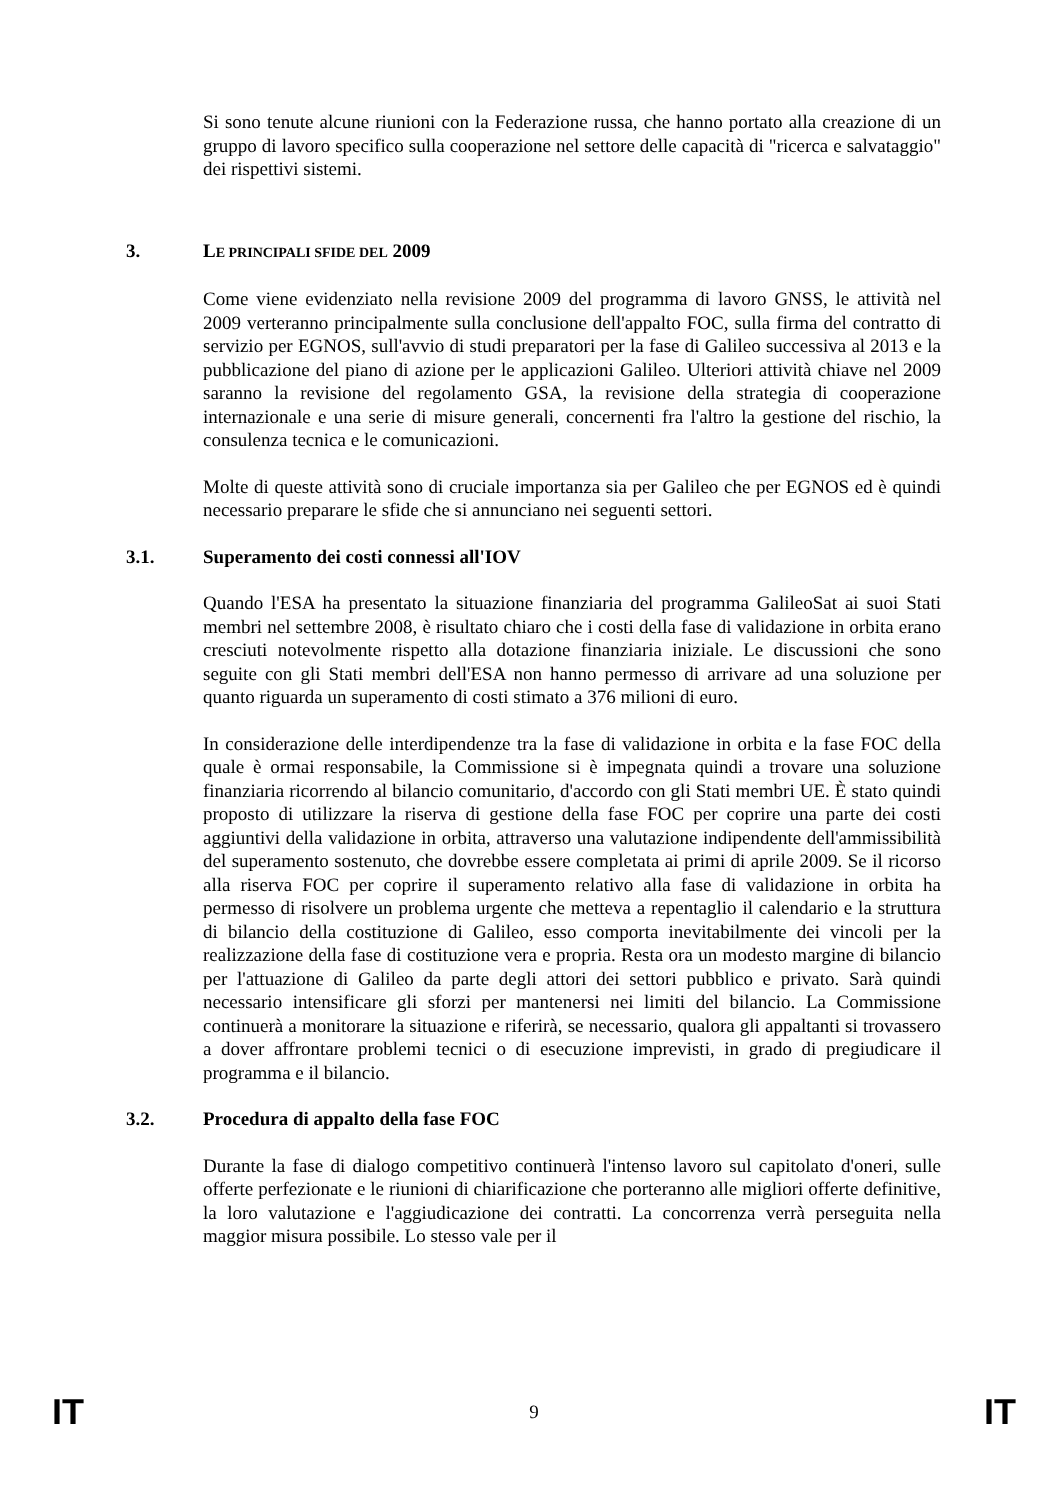Si sono tenute alcune riunioni con la Federazione russa, che hanno portato alla creazione di un gruppo di lavoro specifico sulla cooperazione nel settore delle capacità di "ricerca e salvataggio" dei rispettivi sistemi.
3. LE PRINCIPALI SFIDE DEL 2009
Come viene evidenziato nella revisione 2009 del programma di lavoro GNSS, le attività nel 2009 verteranno principalmente sulla conclusione dell'appalto FOC, sulla firma del contratto di servizio per EGNOS, sull'avvio di studi preparatori per la fase di Galileo successiva al 2013 e la pubblicazione del piano di azione per le applicazioni Galileo. Ulteriori attività chiave nel 2009 saranno la revisione del regolamento GSA, la revisione della strategia di cooperazione internazionale e una serie di misure generali, concernenti fra l'altro la gestione del rischio, la consulenza tecnica e le comunicazioni.
Molte di queste attività sono di cruciale importanza sia per Galileo che per EGNOS ed è quindi necessario preparare le sfide che si annunciano nei seguenti settori.
3.1. Superamento dei costi connessi all'IOV
Quando l'ESA ha presentato la situazione finanziaria del programma GalileoSat ai suoi Stati membri nel settembre 2008, è risultato chiaro che i costi della fase di validazione in orbita erano cresciuti notevolmente rispetto alla dotazione finanziaria iniziale. Le discussioni che sono seguite con gli Stati membri dell'ESA non hanno permesso di arrivare ad una soluzione per quanto riguarda un superamento di costi stimato a 376 milioni di euro.
In considerazione delle interdipendenze tra la fase di validazione in orbita e la fase FOC della quale è ormai responsabile, la Commissione si è impegnata quindi a trovare una soluzione finanziaria ricorrendo al bilancio comunitario, d'accordo con gli Stati membri UE. È stato quindi proposto di utilizzare la riserva di gestione della fase FOC per coprire una parte dei costi aggiuntivi della validazione in orbita, attraverso una valutazione indipendente dell'ammissibilità del superamento sostenuto, che dovrebbe essere completata ai primi di aprile 2009. Se il ricorso alla riserva FOC per coprire il superamento relativo alla fase di validazione in orbita ha permesso di risolvere un problema urgente che metteva a repentaglio il calendario e la struttura di bilancio della costituzione di Galileo, esso comporta inevitabilmente dei vincoli per la realizzazione della fase di costituzione vera e propria. Resta ora un modesto margine di bilancio per l'attuazione di Galileo da parte degli attori dei settori pubblico e privato. Sarà quindi necessario intensificare gli sforzi per mantenersi nei limiti del bilancio. La Commissione continuerà a monitorare la situazione e riferirà, se necessario, qualora gli appaltanti si trovassero a dover affrontare problemi tecnici o di esecuzione imprevisti, in grado di pregiudicare il programma e il bilancio.
3.2. Procedura di appalto della fase FOC
Durante la fase di dialogo competitivo continuerà l'intenso lavoro sul capitolato d'oneri, sulle offerte perfezionate e le riunioni di chiarificazione che porteranno alle migliori offerte definitive, la loro valutazione e l'aggiudicazione dei contratti. La concorrenza verrà perseguita nella maggior misura possibile. Lo stesso vale per il
IT 9 IT